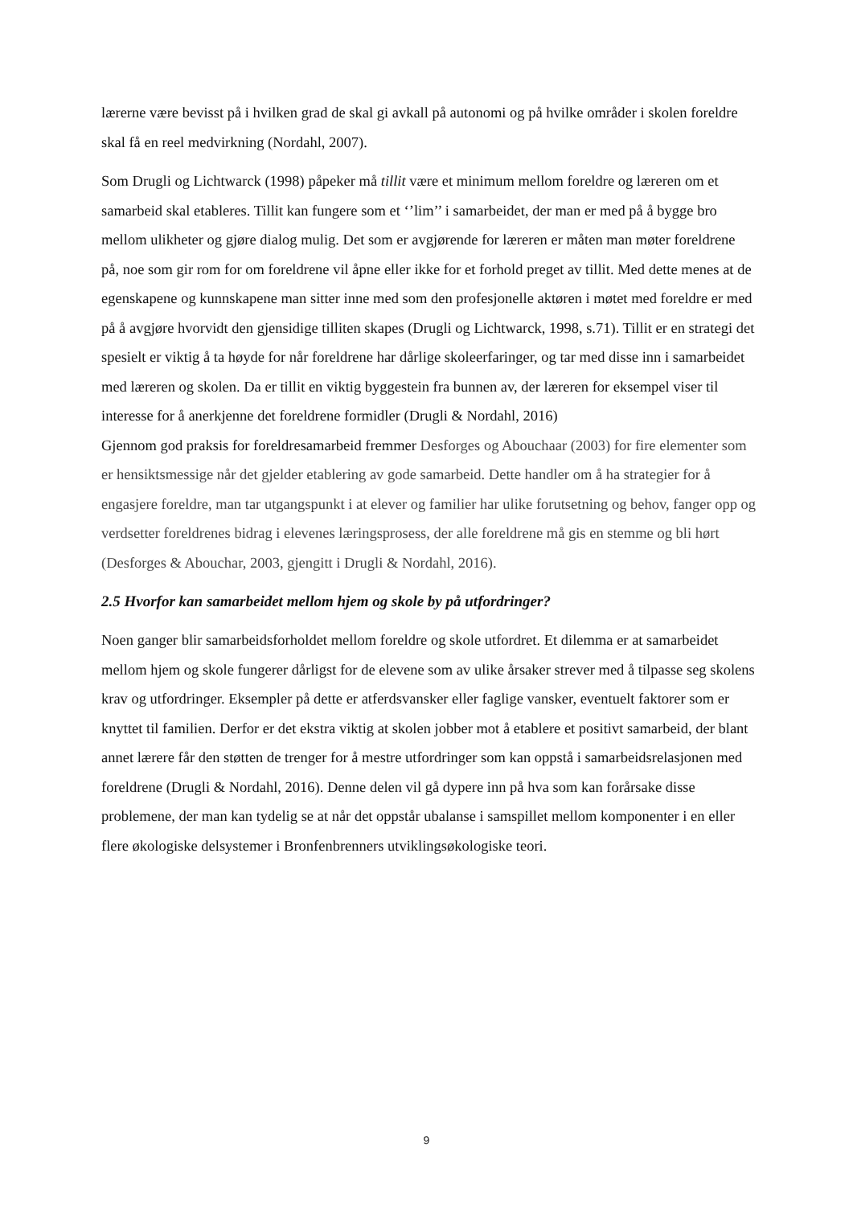lærerne være bevisst på i hvilken grad de skal gi avkall på autonomi og på hvilke områder i skolen foreldre skal få en reel medvirkning (Nordahl, 2007).
Som Drugli og Lichtwarck (1998) påpeker må tillit være et minimum mellom foreldre og læreren om et samarbeid skal etableres. Tillit kan fungere som et ‘’lim’’ i samarbeidet, der man er med på å bygge bro mellom ulikheter og gjøre dialog mulig. Det som er avgjørende for læreren er måten man møter foreldrene på, noe som gir rom for om foreldrene vil åpne eller ikke for et forhold preget av tillit. Med dette menes at de egenskapene og kunnskapene man sitter inne med som den profesjonelle aktøren i møtet med foreldre er med på å avgjøre hvorvidt den gjensidige tilliten skapes (Drugli og Lichtwarck, 1998, s.71). Tillit er en strategi det spesielt er viktig å ta høyde for når foreldrene har dårlige skoleerfaringer, og tar med disse inn i samarbeidet med læreren og skolen. Da er tillit en viktig byggestein fra bunnen av, der læreren for eksempel viser til interesse for å anerkjenne det foreldrene formidler (Drugli & Nordahl, 2016)
Gjennom god praksis for foreldresamarbeid fremmer Desforges og Abouchaar (2003) for fire elementer som er hensiktsmessige når det gjelder etablering av gode samarbeid. Dette handler om å ha strategier for å engasjere foreldre, man tar utgangspunkt i at elever og familier har ulike forutsetning og behov, fanger opp og verdsetter foreldrenes bidrag i elevenes læringsprosess, der alle foreldrene må gis en stemme og bli hørt (Desforges & Abouchar, 2003, gjengitt i Drugli & Nordahl, 2016).
2.5 Hvorfor kan samarbeidet mellom hjem og skole by på utfordringer?
Noen ganger blir samarbeidsforholdet mellom foreldre og skole utfordret. Et dilemma er at samarbeidet mellom hjem og skole fungerer dårligst for de elevene som av ulike årsaker strever med å tilpasse seg skolens krav og utfordringer. Eksempler på dette er atferdsvansker eller faglige vansker, eventuelt faktorer som er knyttet til familien. Derfor er det ekstra viktig at skolen jobber mot å etablere et positivt samarbeid, der blant annet lærere får den støtten de trenger for å mestre utfordringer som kan oppstå i samarbeidsrelasjonen med foreldrene (Drugli & Nordahl, 2016). Denne delen vil gå dypere inn på hva som kan forårsake disse problemene, der man kan tydelig se at når det oppstår ubalanse i samspillet mellom komponenter i en eller flere økologiske delsystemer i Bronfenbrenners utviklingsøkologiske teori.
9